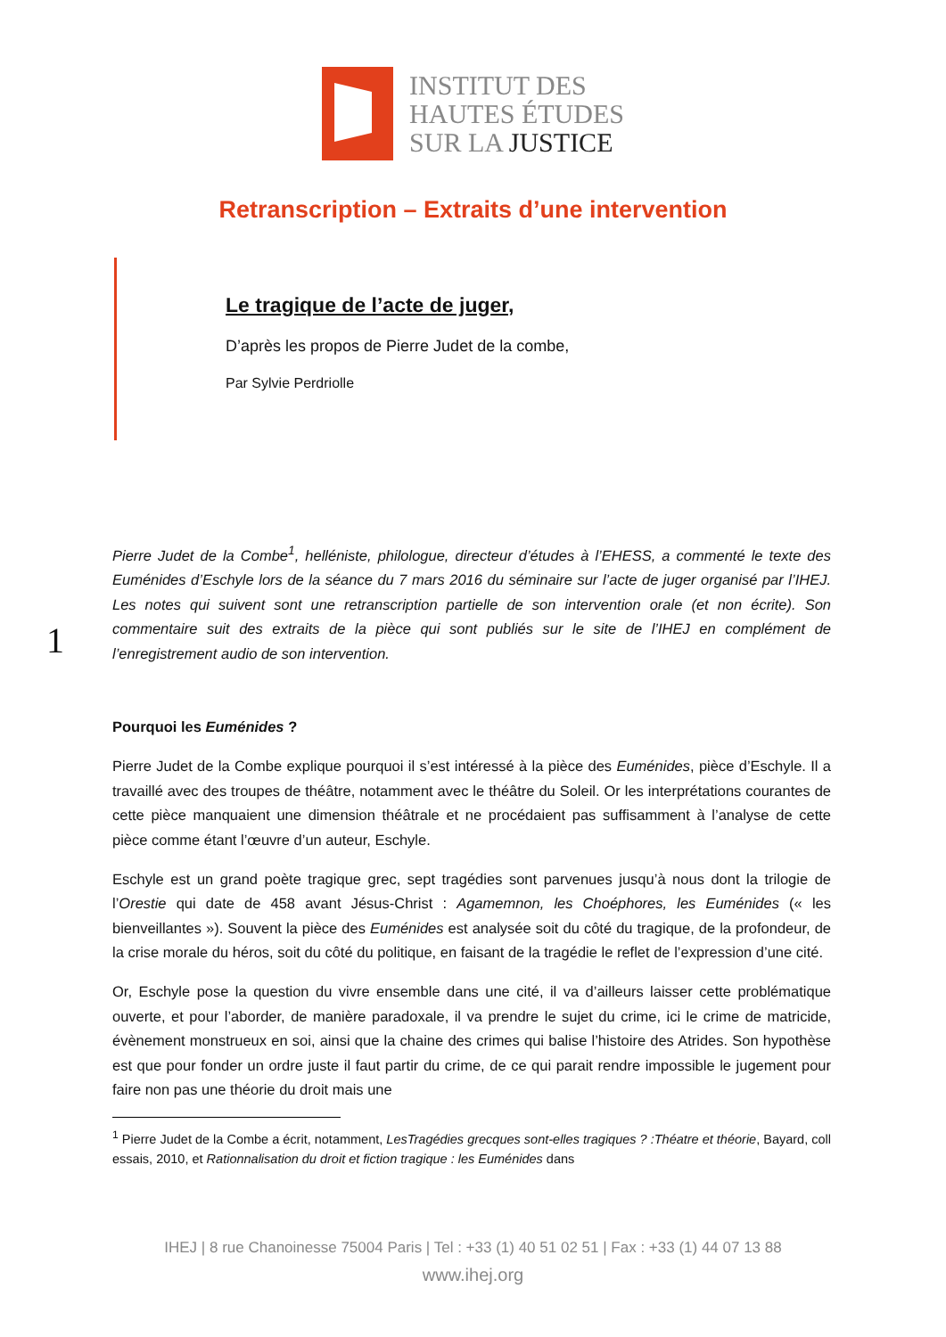INSTITUT DES
HAUTES ÉTUDES
SUR LA JUSTICE
Retranscription – Extraits d’une intervention
Le tragique de l’acte de juger,
D’après les propos de Pierre Judet de la combe,
Par Sylvie Perdriolle
Pierre Judet de la Combe<sup>1</sup>, helléniste, philologue, directeur d’études à l’EHESS, a commenté le texte des Euménides d’Eschyle lors de la séance du 7 mars 2016 du séminaire sur l’acte de juger organisé par l’IHEJ. Les notes qui suivent sont une retranscription partielle de son intervention orale (et non écrite). Son commentaire suit des extraits de la pièce qui sont publiés sur le site de l’IHEJ en complément de l’enregistrement audio de son intervention.
Pourquoi les Euménides ?
Pierre Judet de la Combe explique pourquoi il s’est intéressé à la pièce des Euménides, pièce d’Eschyle. Il a travaillé avec des troupes de théâtre, notamment avec le théâtre du Soleil. Or les interprétations courantes de cette pièce manquaient une dimension théâtrale et ne procédaient pas suffisamment à l’analyse de cette pièce comme étant l’œuvre d’un auteur, Eschyle.
Eschyle est un grand poète tragique grec, sept tragédies sont parvenues jusqu’à nous dont la trilogie de l’Orestie qui date de 458 avant Jésus-Christ : Agamemnon, les Choéphores, les Euménides (« les bienveillantes »). Souvent la pièce des Euménides est analysée soit du côté du tragique, de la profondeur, de la crise morale du héros, soit du côté du politique, en faisant de la tragédie le reflet de l’expression d’une cité.
Or, Eschyle pose la question du vivre ensemble dans une cité, il va d’ailleurs laisser cette problématique ouverte, et pour l’aborder, de manière paradoxale, il va prendre le sujet du crime, ici le crime de matricide, évènement monstrueux en soi, ainsi que la chaine des crimes qui balise l’histoire des Atrides. Son hypothèse est que pour fonder un ordre juste il faut partir du crime, de ce qui parait rendre impossible le jugement pour faire non pas une théorie du droit mais une
1
<sup>1</sup> Pierre Judet de la Combe a écrit, notamment, LesTragédies grecques sont-elles tragiques ? :Théatre et théorie, Bayard, coll essais, 2010, et Rationnalisation du droit et fiction tragique : les Euménides dans
IHEJ | 8 rue Chanoinesse 75004 Paris | Tel : +33 (1) 40 51 02 51 | Fax : +33 (1) 44 07 13 88
www.ihej.org